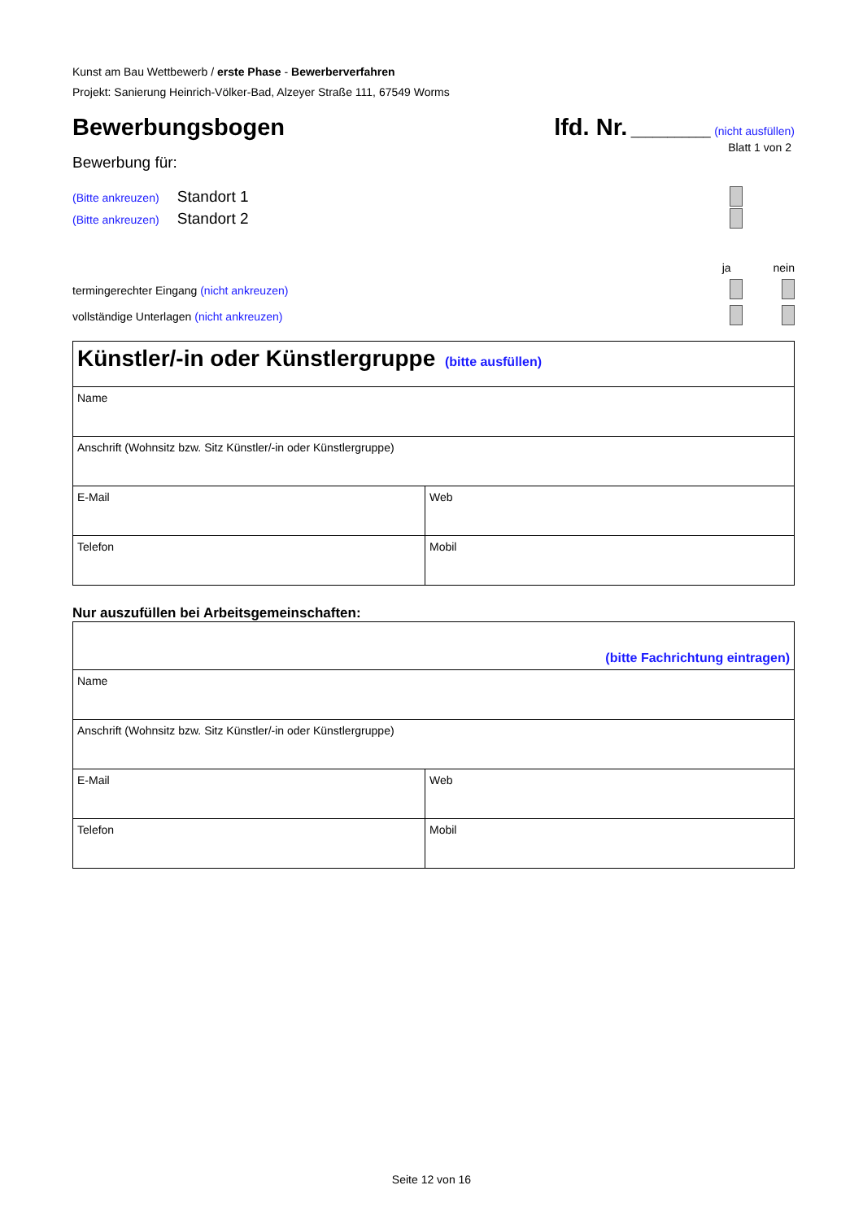Kunst am Bau Wettbewerb / erste Phase - Bewerberverfahren
Projekt: Sanierung Heinrich-Völker-Bad, Alzeyer Straße 111, 67549 Worms
Bewerbungsbogen lfd. Nr. ___________ (nicht ausfüllen)
Blatt 1 von 2
Bewerbung für:
(Bitte ankreuzen) Standort 1
(Bitte ankreuzen) Standort 2
ja nein
termingerechter Eingang (nicht ankreuzen)
vollständige Unterlagen (nicht ankreuzen)
| Künstler/-in oder Künstlergruppe (bitte ausfüllen) | |
| Name | |
| Anschrift (Wohnsitz bzw. Sitz Künstler/-in oder Künstlergruppe) | |
| E-Mail | Web |
| Telefon | Mobil |
Nur auszufüllen bei Arbeitsgemeinschaften:
| (bitte Fachrichtung eintragen) | |
| Name | |
| Anschrift (Wohnsitz bzw. Sitz Künstler/-in oder Künstlergruppe) | |
| E-Mail | Web |
| Telefon | Mobil |
Seite 12 von 16